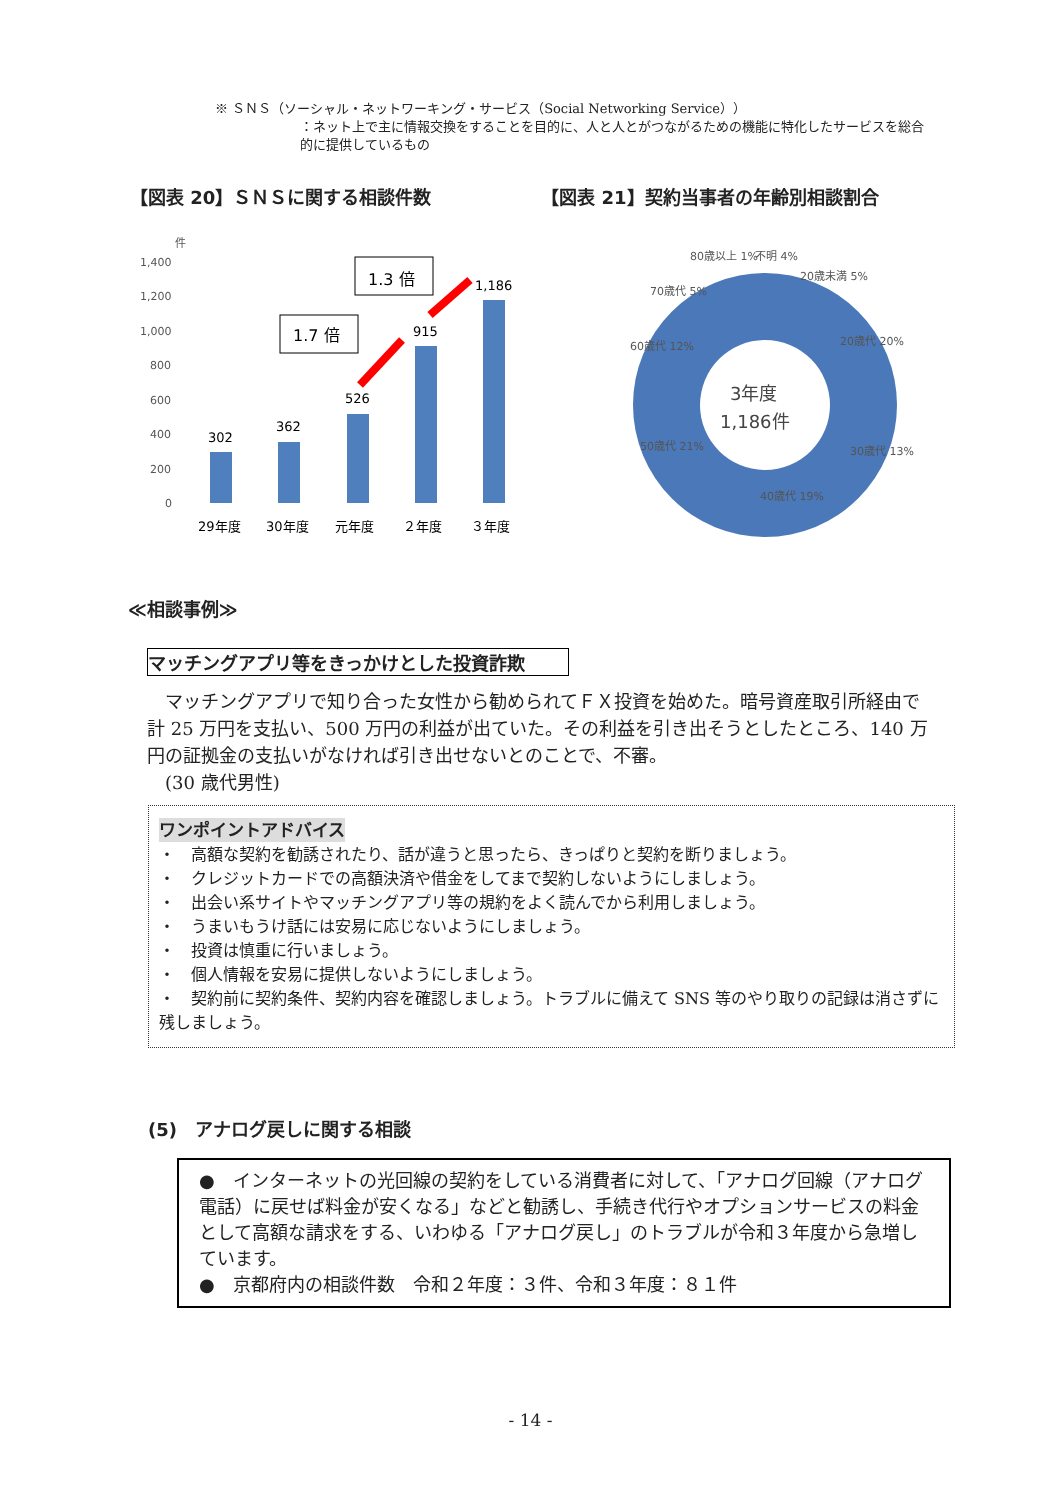※ ＳＮＳ（ソーシャル・ネットワーキング・サービス（Social Networking Service））
：ネット上で主に情報交換をすることを目的に、人と人とがつながるための機能に特化したサービスを総合的に提供しているもの
【図表 20】ＳＮＳに関する相談件数 【図表 21】契約当事者の年齢別相談割合
件
1,400
1,200
1,000
800
600
400
200
0
302
362
526
915
1,186
29年度
30年度
元年度
２年度
３年度
1.7 倍
1.3 倍
3年度
1,186件
80歳以上 1%
不明 4%
20歳未満 5%
20歳代 20%
30歳代 13%
40歳代 19%
50歳代 21%
60歳代 12%
70歳代 5%
≪相談事例≫
マッチングアプリ等をきっかけとした投資詐欺
　マッチングアプリで知り合った女性から勧められてＦＸ投資を始めた。暗号資産取引所経由で計 25 万円を支払い、500 万円の利益が出ていた。その利益を引き出そうとしたところ、140 万円の証拠金の支払いがなければ引き出せないとのことで、不審。
　(30 歳代男性)
ワンポイントアドバイス
・　高額な契約を勧誘されたり、話が違うと思ったら、きっぱりと契約を断りましょう。
・　クレジットカードでの高額決済や借金をしてまで契約しないようにしましょう。
・　出会い系サイトやマッチングアプリ等の規約をよく読んでから利用しましょう。
・　うまいもうけ話には安易に応じないようにしましょう。
・　投資は慎重に行いましょう。
・　個人情報を安易に提供しないようにしましょう。
・　契約前に契約条件、契約内容を確認しましょう。トラブルに備えて SNS 等のやり取りの記録は消さずに残しましょう。
(5)　アナログ戻しに関する相談
●　インターネットの光回線の契約をしている消費者に対して、「アナログ回線（アナログ電話）に戻せば料金が安くなる」などと勧誘し、手続き代行やオプションサービスの料金として高額な請求をする、いわゆる「アナログ戻し」のトラブルが令和３年度から急増しています。
●　京都府内の相談件数　令和２年度：３件、令和３年度：８１件
- 14 -